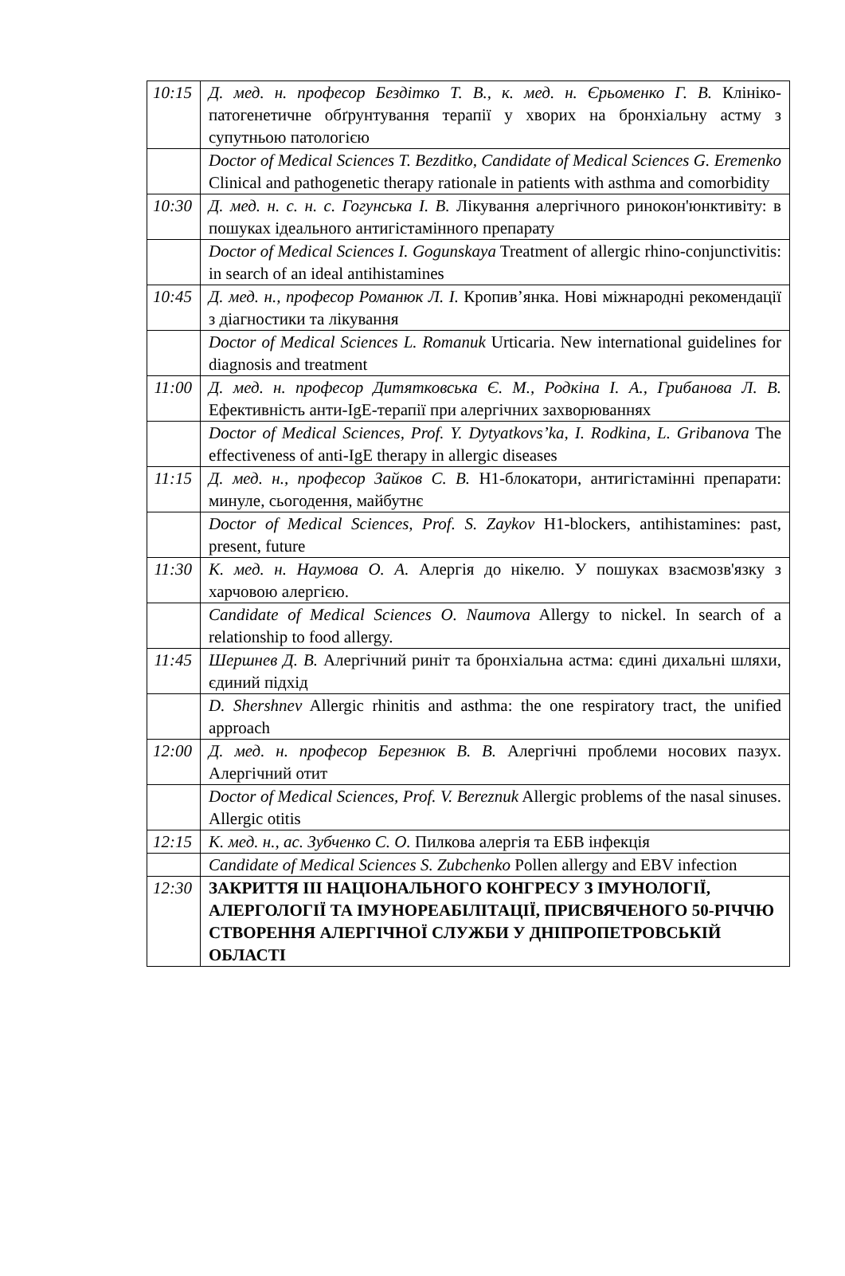| 10:15 | Д. мед. н. професор Бездітко Т. В., к. мед. н. Єрьоменко Г. В. Клініко-патогенетичне обґрунтування терапії у хворих на бронхіальну астму з супутньою патологією |
| | Doctor of Medical Sciences T. Bezditko, Candidate of Medical Sciences G. Eremenko Clinical and pathogenetic therapy rationale in patients with asthma and comorbidity |
| 10:30 | Д. мед. н. с. н. с. Гогунська І. В. Лікування алергічного ринокон'юнктивіту: в пошуках ідеального антигістамінного препарату |
| | Doctor of Medical Sciences I. Gogunskaya Treatment of allergic rhino-conjunctivitis: in search of an ideal antihistamines |
| 10:45 | Д. мед. н., професор Романюк Л. І. Кропив’янка. Нові міжнародні рекомендації з діагностики та лікування |
| | Doctor of Medical Sciences L. Romanuk Urticaria. New international guidelines for diagnosis and treatment |
| 11:00 | Д. мед. н. професор Дитятковська Є. М., Родкіна І. А., Грибанова Л. В. Ефективність анти-IgE-терапії при алергічних захворюваннях |
| | Doctor of Medical Sciences, Prof. Y. Dytyatkovs’ka, I. Rodkina, L. Gribanova The effectiveness of anti-IgE therapy in allergic diseases |
| 11:15 | Д. мед. н., професор Зайков С. В. Н1-блокатори, антигістамінні препарати: минуле, сьогодення, майбутнє |
| | Doctor of Medical Sciences, Prof. S. Zaykov H1-blockers, antihistamines: past, present, future |
| 11:30 | К. мед. н. Наумова О. А. Алергія до нікелю. У пошуках взаємозв'язку з харчовою алергією. |
| | Candidate of Medical Sciences O. Naumova Allergy to nickel. In search of a relationship to food allergy. |
| 11:45 | Шершнев Д. В. Алергічний риніт та бронхіальна астма: єдині дихальні шляхи, єдиний підхід |
| | D. Shershnev Allergic rhinitis and asthma: the one respiratory tract, the unified approach |
| 12:00 | Д. мед. н. професор Березнюк В. В. Алергічні проблеми носових пазух. Алергічний отит |
| | Doctor of Medical Sciences, Prof. V. Bereznuk Allergic problems of the nasal sinuses. Allergic otitis |
| 12:15 | К. мед. н., ас. Зубченко С. О. Пилкова алергія та ЕБВ інфекція |
| | Candidate of Medical Sciences S. Zubchenko Pollen allergy and EBV infection |
| 12:30 | ЗАКРИТТЯ ІІІ НАЦІОНАЛЬНОГО КОНГРЕСУ З ІМУНОЛОГІЇ, АЛЕРГОЛОГІЇ ТА ІМУНОРЕАБІЛІТАЦІЇ, ПРИСВЯЧЕНОГО 50-РІЧЧЮ СТВОРЕННЯ АЛЕРГІЧНОЇ СЛУЖБИ У ДНІПРОПЕТРОВСЬКІЙ ОБЛАСТІ |